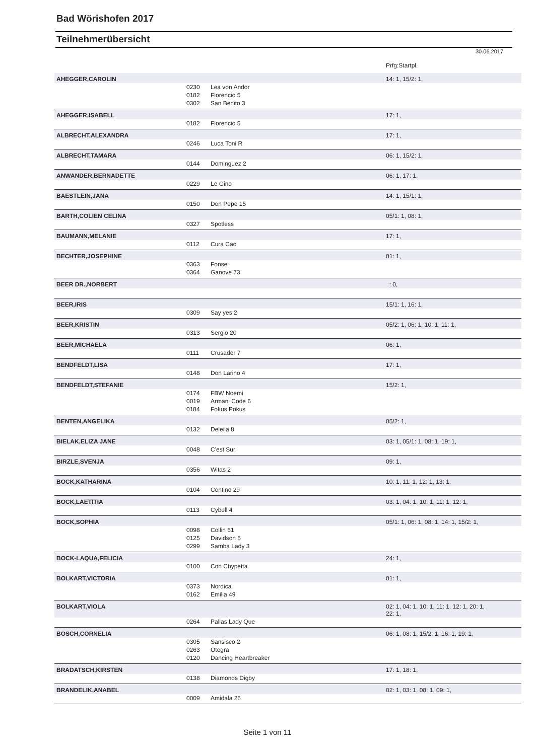Bad Wörishofen 2017
Teilnehmerübersicht
30.06.2017
| | | | Prfg:Startpl. |
| AHEGGER,CAROLIN | | | 14: 1, 15/2: 1, |
| | 0230 | Lea von Andor | |
| | 0182 | Florencio 5 | |
| | 0302 | San Benito 3 | |
| AHEGGER,ISABELL | | | 17: 1, |
| | 0182 | Florencio 5 | |
| ALBRECHT,ALEXANDRA | | | 17: 1, |
| | 0246 | Luca Toni R | |
| ALBRECHT,TAMARA | | | 06: 1, 15/2: 1, |
| | 0144 | Dominguez 2 | |
| ANWANDER,BERNADETTE | | | 06: 1, 17: 1, |
| | 0229 | Le Gino | |
| BAESTLEIN,JANA | | | 14: 1, 15/1: 1, |
| | 0150 | Don Pepe 15 | |
| BARTH,COLIEN CELINA | | | 05/1: 1, 08: 1, |
| | 0327 | Spotless | |
| BAUMANN,MELANIE | | | 17: 1, |
| | 0112 | Cura Cao | |
| BECHTER,JOSEPHINE | | | 01: 1, |
| | 0363 | Fonsel | |
| | 0364 | Ganove 73 | |
| BEER DR.,NORBERT | | | : 0, |
| BEER,IRIS | | | 15/1: 1, 16: 1, |
| | 0309 | Say yes 2 | |
| BEER,KRISTIN | | | 05/2: 1, 06: 1, 10: 1, 11: 1, |
| | 0313 | Sergio 20 | |
| BEER,MICHAELA | | | 06: 1, |
| | 0111 | Crusader 7 | |
| BENDFELDT,LISA | | | 17: 1, |
| | 0148 | Don Larino 4 | |
| BENDFELDT,STEFANIE | | | 15/2: 1, |
| | 0174 | FBW Noemi | |
| | 0019 | Armani Code 6 | |
| | 0184 | Fokus Pokus | |
| BENTEN,ANGELIKA | | | 05/2: 1, |
| | 0132 | Deleila 8 | |
| BIELAK,ELIZA JANE | | | 03: 1, 05/1: 1, 08: 1, 19: 1, |
| | 0048 | C'est Sur | |
| BIRZLE,SVENJA | | | 09: 1, |
| | 0356 | Witas 2 | |
| BOCK,KATHARINA | | | 10: 1, 11: 1, 12: 1, 13: 1, |
| | 0104 | Contino 29 | |
| BOCK,LAETITIA | | | 03: 1, 04: 1, 10: 1, 11: 1, 12: 1, |
| | 0113 | Cybell 4 | |
| BOCK,SOPHIA | | | 05/1: 1, 06: 1, 08: 1, 14: 1, 15/2: 1, |
| | 0098 | Collin 61 | |
| | 0125 | Davidson 5 | |
| | 0299 | Samba Lady 3 | |
| BOCK-LAQUA,FELICIA | | | 24: 1, |
| | 0100 | Con Chypetta | |
| BOLKART,VICTORIA | | | 01: 1, |
| | 0373 | Nordica | |
| | 0162 | Emilia 49 | |
| BOLKART,VIOLA | | | 02: 1, 04: 1, 10: 1, 11: 1, 12: 1, 20: 1, 22: 1, |
| | 0264 | Pallas Lady Que | |
| BOSCH,CORNELIA | | | 06: 1, 08: 1, 15/2: 1, 16: 1, 19: 1, |
| | 0305 | Sansisco 2 | |
| | 0263 | Otegra | |
| | 0120 | Dancing Heartbreaker | |
| BRADATSCH,KIRSTEN | | | 17: 1, 18: 1, |
| | 0138 | Diamonds Digby | |
| BRANDELIK,ANABEL | | | 02: 1, 03: 1, 08: 1, 09: 1, |
| | 0009 | Amidala 26 | |
Seite 1 von 11